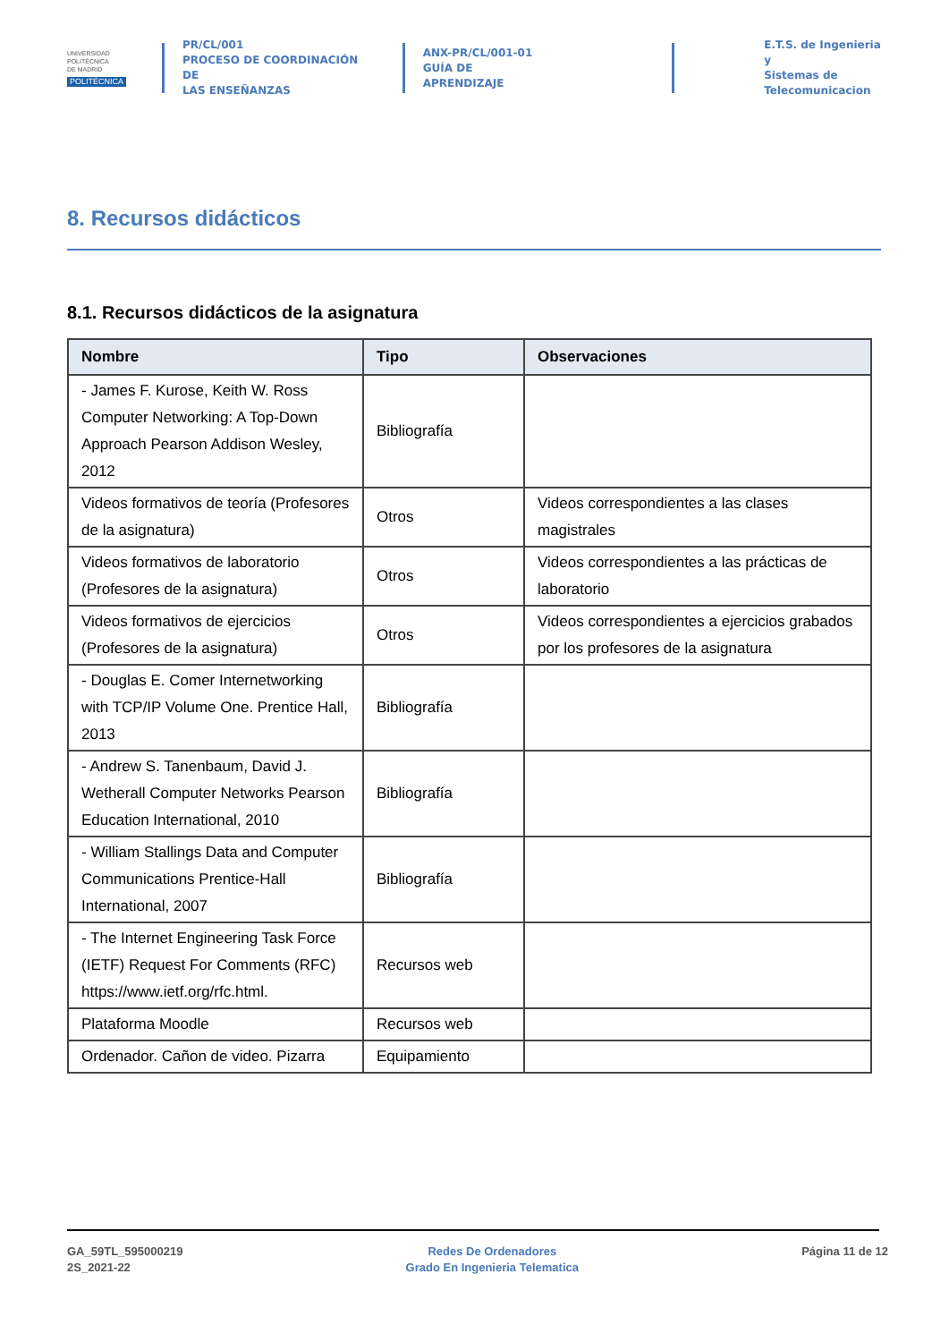UNIVERSIDAD
POLITÉCNICA
DE MADRID
POLITÉCNICA
PR/CL/001
PROCESO DE COORDINACIÓN DE
LAS ENSEÑANZAS
ANX-PR/CL/001-01
GUÍA DE APRENDIZAJE
E.T.S. de Ingenieria y
Sistemas de
Telecomunicacion
8. Recursos didácticos
8.1. Recursos didácticos de la asignatura
| Nombre | Tipo | Observaciones |
| --- | --- | --- |
| - James F. Kurose, Keith W. Ross Computer Networking: A Top-Down Approach Pearson Addison Wesley, 2012 | Bibliografía | |
| Videos formativos de teoría (Profesores de la asignatura) | Otros | Videos correspondientes a las clases magistrales |
| Videos formativos de laboratorio (Profesores de la asignatura) | Otros | Videos correspondientes a las prácticas de laboratorio |
| Videos formativos de ejercicios (Profesores de la asignatura) | Otros | Videos correspondientes a ejercicios grabados por los profesores de la asignatura |
| - Douglas E. Comer Internetworking with TCP/IP Volume One. Prentice Hall, 2013 | Bibliografía | |
| - Andrew S. Tanenbaum, David J. Wetherall Computer Networks Pearson Education International, 2010 | Bibliografía | |
| - William Stallings Data and Computer Communications Prentice-Hall International, 2007 | Bibliografía | |
| - The Internet Engineering Task Force (IETF) Request For Comments (RFC) https://www.ietf.org/rfc.html. | Recursos web | |
| Plataforma Moodle | Recursos web | |
| Ordenador. Cañon de video. Pizarra | Equipamiento | |
GA_59TL_595000219
2S_2021-22
Redes De Ordenadores
Grado En Ingenieria Telematica
Página 11 de 12